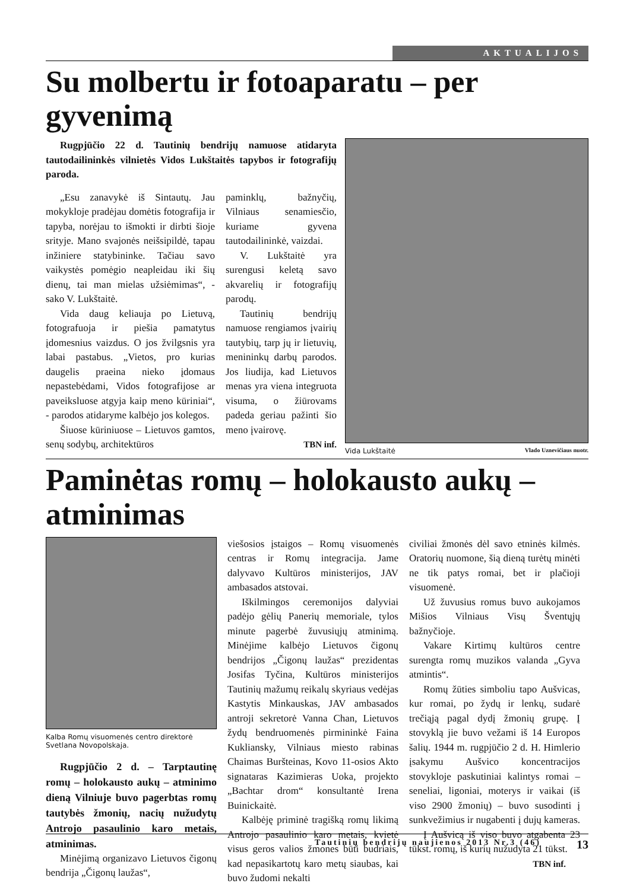AKTUALIJOS
Su molbertu ir fotoaparatu – per gyvenimą
Rugpjūčio 22 d. Tautinių bendrijų namuose atidaryta tautodailininkės vilnietės Vidos Lukštaitės tapybos ir fotografijų paroda.
„Esu zanavykė iš Sintautų. Jau mokykloje pradėjau domėtis fotografija ir tapyba, norėjau to išmokti ir dirbti šioje srityje. Mano svajonės neišsipildė, tapau inžiniere statybininke. Tačiau savo vaikystės pomėgio neapleidau iki šių dienų, tai man mielas užsiėmimas“, - sako V. Lukštaitė.
Vida daug keliauja po Lietuvą, fotografuoja ir piešia pamatytus įdomesnius vaizdus. O jos žvilgsnis yra labai pastabus. „Vietos, pro kurias daugelis praeina nieko įdomaus nepastebėdami, Vidos fotografijose ar paveiksluose atgyja kaip meno kūriniai“, - parodos atidaryme kalbėjo jos kolegos.
Šiuose kūriniuose – Lietuvos gamtos, senų sodybų, architektūros
paminklų, bažnyčių, Vilniaus senamiesčio, kuriame gyvena tautodailininkė, vaizdai.
V. Lukštaitė yra surengusi keletą savo akvarelių ir fotografijų parodų.
Tautinių bendrijų namuose rengiamos įvairių tautybių, tarp jų ir lietuvių, menininkų darbų parodos. Jos liudija, kad Lietuvos menas yra viena integruota visuma, o žiūrovams padeda geriau pažinti šio meno įvairovę.
TBN inf.
Vida Lukštaitė Vlado Uznevičiaus nuotr.
Paminėtas romų – holokausto aukų – atminimas
Kalba Romų visuomenės centro direktorė Svetlana Novopolskaja.
Rugpjūčio 2 d. – Tarptautinę romų – holokausto aukų – atminimo dieną Vilniuje buvo pagerbtas romų tautybės žmonių, nacių nužudytų Antrojo pasaulinio karo metais, atminimas.
Minėjimą organizavo Lietuvos čigonų bendrija „Čigonų laužas“,
viešosios įstaigos – Romų visuomenės centras ir Romų integracija. Jame dalyvavo Kultūros ministerijos, JAV ambasados atstovai.
Iškilmingos ceremonijos dalyviai padėjo gėlių Panerių memoriale, tylos minute pagerbė žuvusiųjų atminimą. Minėjime kalbėjo Lietuvos čigonų bendrijos „Čigonų laužas“ prezidentas Josifas Tyčina, Kultūros ministerijos Tautinių mažumų reikalų skyriaus vedėjas Kastytis Minkauskas, JAV ambasados antroji sekretorė Vanna Chan, Lietuvos žydų bendruomenės pirmininkė Faina Kukliansky, Vilniaus miesto rabinas Chaimas Buršteinas, Kovo 11-osios Akto signataras Kazimieras Uoka, projekto „Bachtar drom“ konsultantė Irena Buinickaitė.
Kalbėję priminė tragišką romų likimą Antrojo pasaulinio karo metais, kvietė visus geros valios žmones būti budriais, kad nepasikartotų karo metų siaubas, kai buvo žudomi nekalti
civiliai žmonės dėl savo etninės kilmės. Oratorių nuomone, šią dieną turėtų minėti ne tik patys romai, bet ir plačioji visuomenė.
Už žuvusius romus buvo aukojamos Mišios Vilniaus Visų Šventųjų bažnyčioje.
Vakare Kirtimų kultūros centre surengta romų muzikos valanda „Gyva atmintis“.
Romų žūties simboliu tapo Aušvicas, kur romai, po žydų ir lenkų, sudarė trečiąją pagal dydį žmonių grupę. Į stovyklą jie buvo vežami iš 14 Europos šalių. 1944 m. rugpjūčio 2 d. H. Himlerio įsakymu Aušvico koncentracijos stovykloje paskutiniai kalintys romai – seneliai, ligoniai, moterys ir vaikai (iš viso 2900 žmonių) – buvo susodinti į sunkvežimius ir nugabenti į dujų kameras.
Į Aušvicą iš viso buvo atgabenta 23 tūkst. romų, iš kurių nužudyta 21 tūkst.
TBN inf.
Tautinių bendrijų naujienos 2013 Nr.3 (46) 13